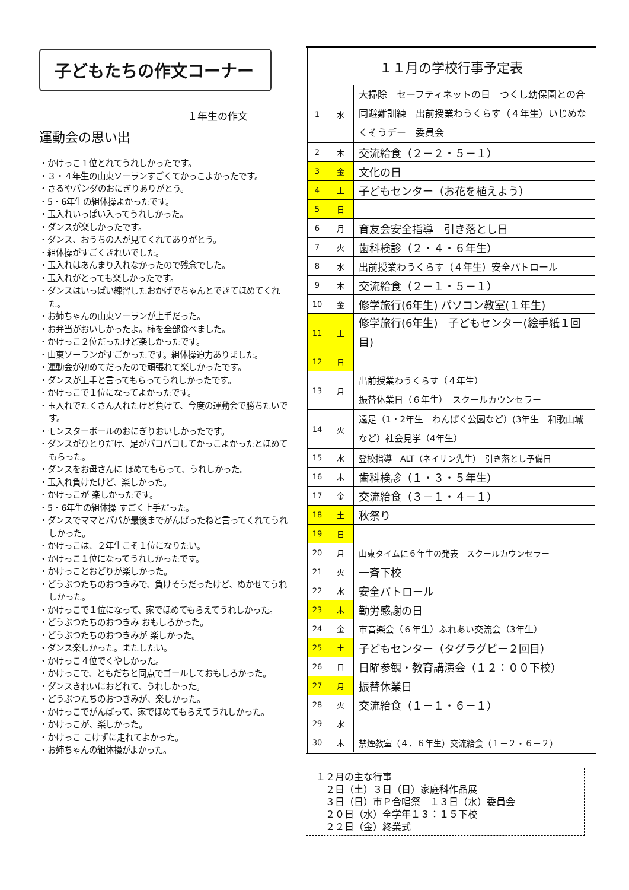子どもたちの作文コーナー
１年生の作文
運動会の思い出
・かけっこ１位とれてうれしかったです。
・３・４年生の山東ソーランすごくてかっこよかったです。
・さるやパンダのおにぎりありがとう。
・5・6年生の組体操よかったです。
・玉入れいっぱい入ってうれしかった。
・ダンスが楽しかったです。
・ダンス、おうちの人が見てくれてありがとう。
・組体操がすごくきれいでした。
・玉入れはあんまり入れなかったので残念でした。
・玉入れがとっても楽しかったです。
・ダンスはいっぱい練習したおかげでちゃんとできてほめてくれた。
・お姉ちゃんの山東ソーランが上手だった。
・お弁当がおいしかったよ。柿を全部食べました。
・かけっこ２位だったけど楽しかったです。
・山東ソーランがすごかったです。組体操迫力ありました。
・運動会が初めてだったので頑張れて楽しかったです。
・ダンスが上手と言ってもらってうれしかったです。
・かけっこで１位になってよかったです。
・玉入れでたくさん入れたけど負けて、今度の運動会で勝ちたいです。
・モンスターボールのおにぎりおいしかったです。
・ダンスがひとりだけ、足がパコパコしてかっこよかったとほめてもらった。
・ダンスをお母さんに ほめてもらって、うれしかった。
・玉入れ負けたけど、楽しかった。
・かけっこが 楽しかったです。
・5・6年生の組体操 すごく上手だった。
・ダンスでママとパパが最後までがんばったねと言ってくれてうれしかった。
・かけっこは、２年生こそ１位になりたい。
・かけっこ１位になってうれしかったです。
・かけっことおどりが楽しかった。
・どうぶつたちのおつきみで、負けそうだったけど、ぬかせてうれしかった。
・かけっこで１位になって、家でほめてもらえてうれしかった。
・どうぶつたちのおつきみ おもしろかった。
・どうぶつたちのおつきみが 楽しかった。
・ダンス楽しかった。またしたい。
・かけっこ４位でくやしかった。
・かけっこで、ともだちと同点でゴールしておもしろかった。
・ダンスきれいにおどれて、うれしかった。
・どうぶつたちのおつきみが、楽しかった。
・かけっこでがんばって、家でほめてもらえてうれしかった。
・かけっこが、楽しかった。
・かけっこ こけずに走れてよかった。
・お姉ちゃんの組体操がよかった。
| １１月の学校行事予定表 | | |
| 1 | 水 | 大掃除 セーフティネットの日 つくし幼保園との合同避難訓練 出前授業わうくらす（４年生）いじめなくそうデー 委員会 |
| 2 | 木 | 交流給食（２－２・５－１） |
| 3 | 金 | 文化の日 |
| 4 | 土 | 子どもセンター（お花を植えよう） |
| 5 | 日 | |
| 6 | 月 | 育友会安全指導 引き落とし日 |
| 7 | 火 | 歯科検診（２・４・６年生） |
| 8 | 水 | 出前授業わうくらす（４年生）安全パトロール |
| 9 | 木 | 交流給食（２－１・５－１） |
| 10 | 金 | 修学旅行(6年生) パソコン教室(１年生) |
| 11 | 土 | 修学旅行(6年生) 子どもセンター(絵手紙１回目) |
| 12 | 日 | |
| 13 | 月 | 出前授業わうくらす（４年生） 振替休業日（６年生） スクールカウンセラー |
| 14 | 火 | 遠足（1・2年生 わんぱく公園など）(3年生 和歌山城など）社会見学（4年生） |
| 15 | 水 | 登校指導 ALT（ネイサン先生） 引き落とし予備日 |
| 16 | 木 | 歯科検診（１・３・５年生） |
| 17 | 金 | 交流給食（３－１・４－１） |
| 18 | 土 | 秋祭り |
| 19 | 日 | |
| 20 | 月 | 山東タイムに６年生の発表 スクールカウンセラー |
| 21 | 火 | 一斉下校 |
| 22 | 水 | 安全パトロール |
| 23 | 木 | 勤労感謝の日 |
| 24 | 金 | 市音楽会（６年生）ふれあい交流会（3年生） |
| 25 | 土 | 子どもセンター（タグラグビー２回目） |
| 26 | 日 | 日曜参観・教育講演会（１２：００下校） |
| 27 | 月 | 振替休業日 |
| 28 | 火 | 交流給食（１－１・６－１） |
| 29 | 水 | |
| 30 | 木 | 禁煙教室（４．６年生）交流給食（１－２・６－２） |
１２月の主な行事
　２日（土）３日（日）家庭科作品展
　３日（日）市Ｐ合唱祭　１３日（水）委員会
　２０日（水）全学年１３：１５下校
　２２日（金）終業式